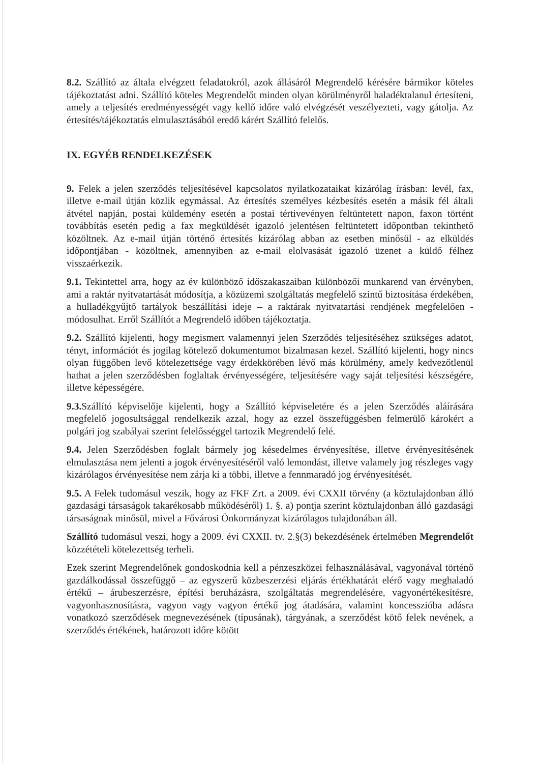8.2. Szállító az általa elvégzett feladatokról, azok állásáról Megrendelő kérésére bármikor köteles tájékoztatást adni. Szállító köteles Megrendelőt minden olyan körülményről haladéktalanul értesíteni, amely a teljesítés eredményességét vagy kellő időre való elvégzését veszélyezteti, vagy gátolja. Az értesítés/tájékoztatás elmulasztásából eredő kárért Szállító felelős.
IX. EGYÉB RENDELKEZÉSEK
9. Felek a jelen szerződés teljesítésével kapcsolatos nyilatkozataikat kizárólag írásban: levél, fax, illetve e-mail útján közlik egymással. Az értesítés személyes kézbesítés esetén a másik fél általi átvétel napján, postai küldemény esetén a postai tértivevényen feltüntetett napon, faxon történt továbbítás esetén pedig a fax megküldését igazoló jelentésen feltüntetett időpontban tekinthető közöltnek. Az e-mail útján történő értesítés kizárólag abban az esetben minősül - az elküldés időpontjában - közöltnek, amennyiben az e-mail elolvasását igazoló üzenet a küldő félhez visszaérkezik.
9.1. Tekintettel arra, hogy az év különböző időszakaszaiban különbözői munkarend van érvényben, ami a raktár nyitvatartását módosítja, a közüzemi szolgáltatás megfelelő szintű biztosítása érdekében, a hulladékgyűjtő tartályok beszállítási ideje – a raktárak nyitvatartási rendjének megfelelően - módosulhat. Erről Szállítót a Megrendelő időben tájékoztatja.
9.2. Szállító kijelenti, hogy megismert valamennyi jelen Szerződés teljesítéséhez szükséges adatot, tényt, információt és jogilag kötelező dokumentumot bizalmasan kezel. Szállító kijelenti, hogy nincs olyan függőben levő kötelezettsége vagy érdekkörében lévő más körülmény, amely kedvezőtlenül hathat a jelen szerződésben foglaltak érvényességére, teljesítésére vagy saját teljesítési készségére, illetve képességére.
9.3. Szállító képviselője kijelenti, hogy a Szállító képviseletére és a jelen Szerződés aláírására megfelelő jogosultsággal rendelkezik azzal, hogy az ezzel összefüggésben felmerülő károkért a polgári jog szabályai szerint felelősséggel tartozik Megrendelő felé.
9.4. Jelen Szerződésben foglalt bármely jog késedelmes érvényesítése, illetve érvényesítésének elmulasztása nem jelenti a jogok érvényesítéséről való lemondást, illetve valamely jog részleges vagy kizárólagos érvényesítése nem zárja ki a többi, illetve a fennmaradó jog érvényesítését.
9.5. A Felek tudomásul veszik, hogy az FKF Zrt. a 2009. évi CXXII törvény (a köztulajdonban álló gazdasági társaságok takarékosabb működéséről) 1. §. a) pontja szerint köztulajdonban álló gazdasági társaságnak minősül, mivel a Fővárosi Önkormányzat kizárólagos tulajdonában áll.
Szállító tudomásul veszi, hogy a 2009. évi CXXII. tv. 2.§(3) bekezdésének értelmében Megrendelőt közzétételi kötelezettség terheli.
Ezek szerint Megrendelőnek gondoskodnia kell a pénzeszközei felhasználásával, vagyonával történő gazdálkodással összefüggő – az egyszerű közbeszerzési eljárás értékhatárát elérő vagy meghaladó értékű – árubeszerzésre, építési beruházásra, szolgáltatás megrendelésére, vagyonértékesítésre, vagyonhasznosításra, vagyon vagy vagyon értékű jog átadására, valamint koncesszióba adásra vonatkozó szerződések megnevezésének (típusának), tárgyának, a szerződést kötő felek nevének, a szerződés értékének, határozott időre kötött